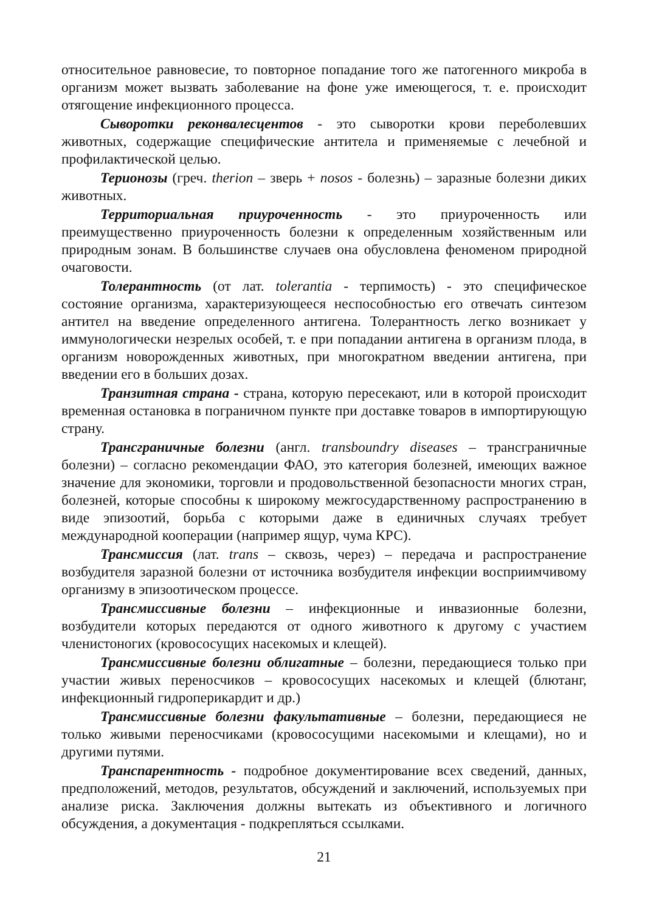относительное равновесие, то повторное попадание того же патогенного микроба в организм может вызвать заболевание на фоне уже имеющегося, т. е. происходит отягощение инфекционного процесса.
Сыворотки реконвалесцентов - это сыворотки крови переболевших животных, содержащие специфические антитела и применяемые с лечебной и профилактической целью.
Терионозы (греч. therion – зверь + nosos - болезнь) – заразные болезни диких животных.
Территориальная приуроченность - это приуроченность или преимущественно приуроченность болезни к определенным хозяйственным или природным зонам. В большинстве случаев она обусловлена феноменом природной очаговости.
Толерантность (от лат. tolerantia - терпимость) - это специфическое состояние организма, характеризующееся неспособностью его отвечать синтезом антител на введение определенного антигена. Толерантность легко возникает у иммунологически незрелых особей, т. е при попадании антигена в организм плода, в организм новорожденных животных, при многократном введении антигена, при введении его в больших дозах.
Транзитная страна - страна, которую пересекают, или в которой происходит временная остановка в пограничном пункте при доставке товаров в импортирующую страну.
Трансграничные болезни (англ. transboundry diseases – трансграничные болезни) – согласно рекомендации ФАО, это категория болезней, имеющих важное значение для экономики, торговли и продовольственной безопасности многих стран, болезней, которые способны к широкому межгосударственному распространению в виде эпизоотий, борьба с которыми даже в единичных случаях требует международной кооперации (например ящур, чума КРС).
Трансмиссия (лат. trans – сквозь, через) – передача и распространение возбудителя заразной болезни от источника возбудителя инфекции восприимчивому организму в эпизоотическом процессе.
Трансмиссивные болезни – инфекционные и инвазионные болезни, возбудители которых передаются от одного животного к другому с участием членистоногих (кровососущих насекомых и клещей).
Трансмиссивные болезни облигатные – болезни, передающиеся только при участии живых переносчиков – кровососущих насекомых и клещей (блютанг, инфекционный гидроперикардит и др.)
Трансмиссивные болезни факультативные – болезни, передающиеся не только живыми переносчиками (кровососущими насекомыми и клещами), но и другими путями.
Транспарентность - подробное документирование всех сведений, данных, предположений, методов, результатов, обсуждений и заключений, используемых при анализе риска. Заключения должны вытекать из объективного и логичного обсуждения, а документация - подкрепляться ссылками.
21